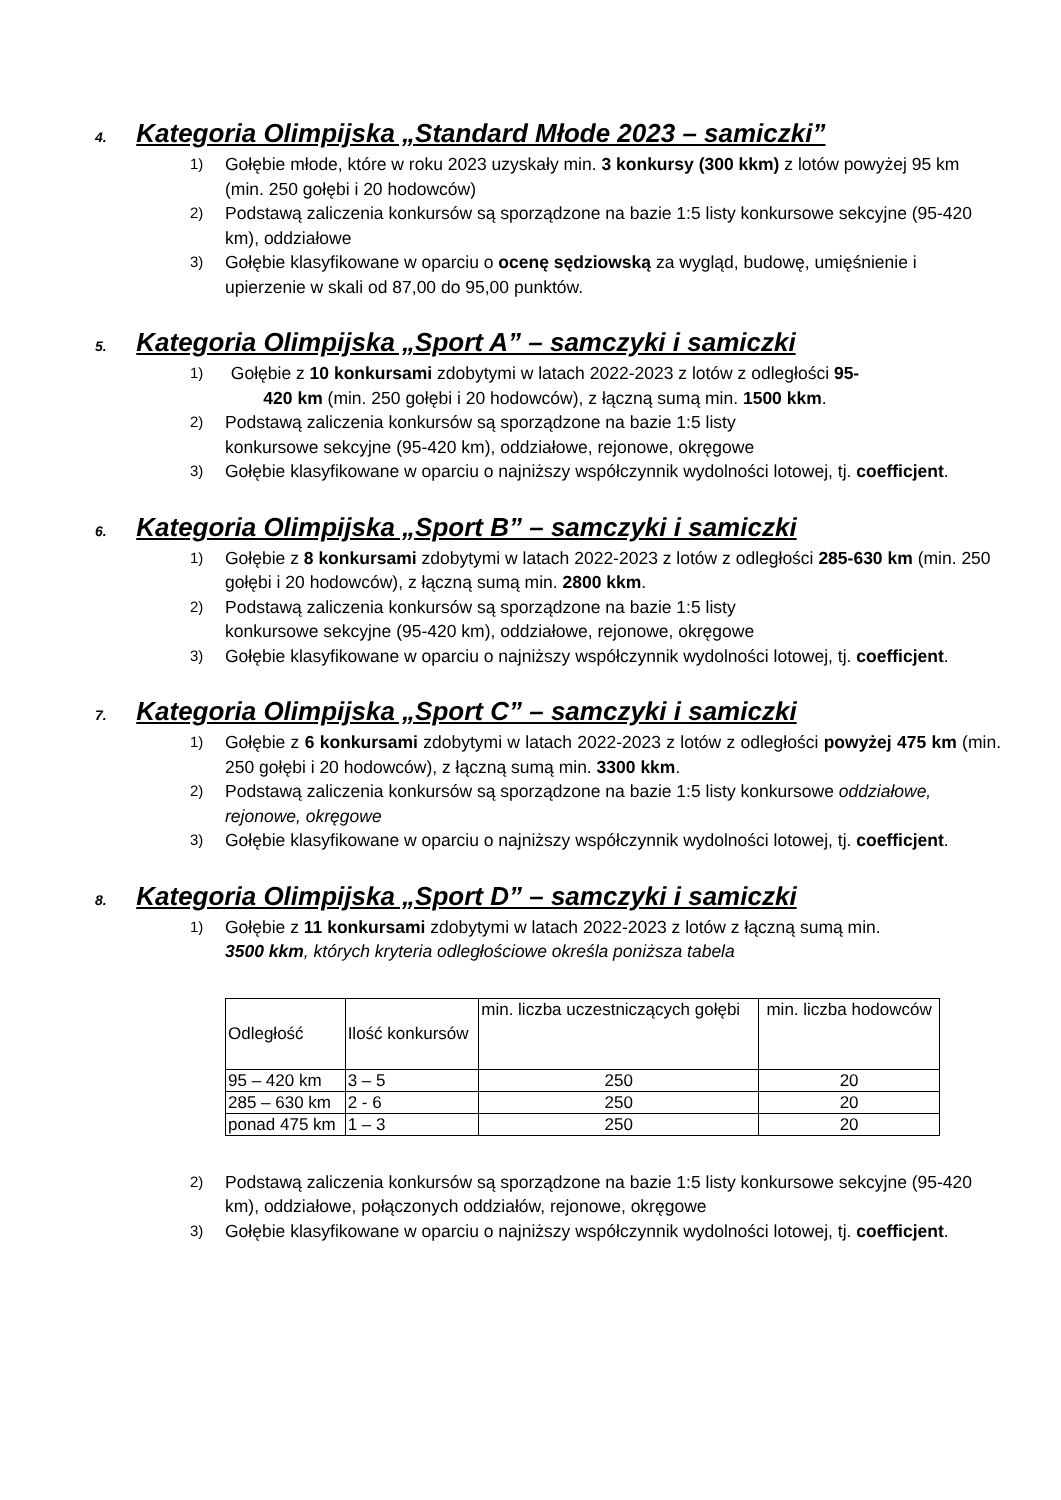4. Kategoria Olimpijska „Standard Młode 2023 – samiczki”
1) Gołębie młode, które w roku 2023 uzyskały min. 3 konkursy (300 kkm) z lotów powyżej 95 km (min. 250 gołębi i 20 hodowców)
2) Podstawą zaliczenia konkursów są sporządzone na bazie 1:5 listy konkursowe sekcyjne (95-420 km), oddziałowe
3) Gołębie klasyfikowane w oparciu o ocenę sędziowską za wygląd, budowę, umięśnienie i upierzenie w skali od 87,00 do 95,00 punktów.
5. Kategoria Olimpijska „Sport A” – samczyki i samiczki
1) Gołębie z 10 konkursami zdobytymi w latach 2022-2023 z lotów z odległości 95-420 km (min. 250 gołębi i 20 hodowców), z łączną sumą min. 1500 kkm.
2) Podstawą zaliczenia konkursów są sporządzone na bazie 1:5 listy
konkursowe sekcyjne (95-420 km), oddziałowe, rejonowe, okręgowe
3) Gołębie klasyfikowane w oparciu o najniższy współczynnik wydolności lotowej, tj. coefficjent.
6. Kategoria Olimpijska „Sport B” – samczyki i samiczki
1) Gołębie z 8 konkursami zdobytymi w latach 2022-2023 z lotów z odległości 285-630 km (min. 250 gołębi i 20 hodowców), z łączną sumą min. 2800 kkm.
2) Podstawą zaliczenia konkursów są sporządzone na bazie 1:5 listy
konkursowe sekcyjne (95-420 km), oddziałowe, rejonowe, okręgowe
3) Gołębie klasyfikowane w oparciu o najniższy współczynnik wydolności lotowej, tj. coefficjent.
7. Kategoria Olimpijska „Sport C” – samczyki i samiczki
1) Gołębie z 6 konkursami zdobytymi w latach 2022-2023 z lotów z odległości powyżej 475 km (min. 250 gołębi i 20 hodowców), z łączną sumą min. 3300 kkm.
2) Podstawą zaliczenia konkursów są sporządzone na bazie 1:5 listy konkursowe oddziałowe, rejonowe, okręgowe
3) Gołębie klasyfikowane w oparciu o najniższy współczynnik wydolności lotowej, tj. coefficjent.
8. Kategoria Olimpijska „Sport D” – samczyki i samiczki
1) Gołębie z 11 konkursami zdobytymi w latach 2022-2023 z lotów z łączną sumą min.
3500 kkm, których kryteria odległościowe określa poniższa tabela
| Odległość | Ilość konkursów | min. liczba uczestniczących gołębi | min. liczba hodowców |
| 95 – 420 km | 3 – 5 | 250 | 20 |
| 285 – 630 km | 2 - 6 | 250 | 20 |
| ponad 475 km | 1 – 3 | 250 | 20 |
2) Podstawą zaliczenia konkursów są sporządzone na bazie 1:5 listy konkursowe sekcyjne (95-420 km), oddziałowe, połączonych oddziałów, rejonowe, okręgowe
3) Gołębie klasyfikowane w oparciu o najniższy współczynnik wydolności lotowej, tj. coefficjent.